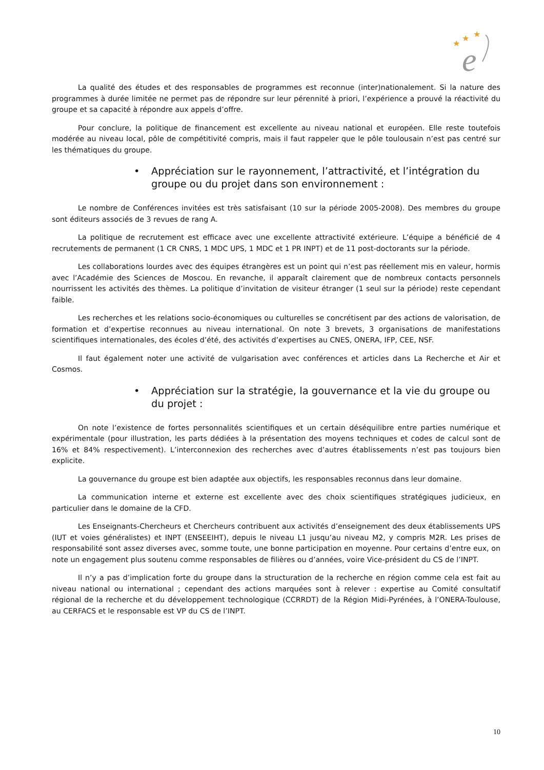★
★
★
e
La qualité des études et des responsables de programmes est reconnue (inter)nationalement. Si la nature des programmes à durée limitée ne permet pas de répondre sur leur pérennité à priori, l’expérience a prouvé la réactivité du groupe et sa capacité à répondre aux appels d’offre.
Pour conclure, la politique de financement est excellente au niveau national et européen. Elle reste toutefois modérée au niveau local, pôle de compétitivité compris, mais il faut rappeler que le pôle toulousain n’est pas centré sur les thématiques du groupe.
• Appréciation sur le rayonnement, l’attractivité, et l’intégration du groupe ou du projet dans son environnement :
Le nombre de Conférences invitées est très satisfaisant (10 sur la période 2005-2008). Des membres du groupe sont éditeurs associés de 3 revues de rang A.
La politique de recrutement est efficace avec une excellente attractivité extérieure. L’équipe a bénéficié de 4 recrutements de permanent (1 CR CNRS, 1 MDC UPS, 1 MDC et 1 PR INPT) et de 11 post-doctorants sur la période.
Les collaborations lourdes avec des équipes étrangères est un point qui n’est pas réellement mis en valeur, hormis avec l’Académie des Sciences de Moscou. En revanche, il apparaît clairement que de nombreux contacts personnels nourrissent les activités des thèmes. La politique d’invitation de visiteur étranger (1 seul sur la période) reste cependant faible.
Les recherches et les relations socio-économiques ou culturelles se concrétisent par des actions de valorisation, de formation et d’expertise reconnues au niveau international. On note 3 brevets, 3 organisations de manifestations scientifiques internationales, des écoles d’été, des activités d’expertises au CNES, ONERA, IFP, CEE, NSF.
Il faut également noter une activité de vulgarisation avec conférences et articles dans La Recherche et Air et Cosmos.
• Appréciation sur la stratégie, la gouvernance et la vie du groupe ou du projet :
On note l’existence de fortes personnalités scientifiques et un certain déséquilibre entre parties numérique et expérimentale (pour illustration, les parts dédiées à la présentation des moyens techniques et codes de calcul sont de 16% et 84% respectivement). L’interconnexion des recherches avec d’autres établissements n’est pas toujours bien explicite.
La gouvernance du groupe est bien adaptée aux objectifs, les responsables reconnus dans leur domaine.
La communication interne et externe est excellente avec des choix scientifiques stratégiques judicieux, en particulier dans le domaine de la CFD.
Les Enseignants-Chercheurs et Chercheurs contribuent aux activités d’enseignement des deux établissements UPS (IUT et voies généralistes) et INPT (ENSEEIHT), depuis le niveau L1 jusqu’au niveau M2, y compris M2R. Les prises de responsabilité sont assez diverses avec, somme toute, une bonne participation en moyenne. Pour certains d’entre eux, on note un engagement plus soutenu comme responsables de filières ou d’années, voire Vice-président du CS de l’INPT.
Il n’y a pas d’implication forte du groupe dans la structuration de la recherche en région comme cela est fait au niveau national ou international ; cependant des actions marquées sont à relever : expertise au Comité consultatif régional de la recherche et du développement technologique (CCRRDT) de la Région Midi-Pyrénées, à l’ONERA-Toulouse, au CERFACS et le responsable est VP du CS de l’INPT.
10